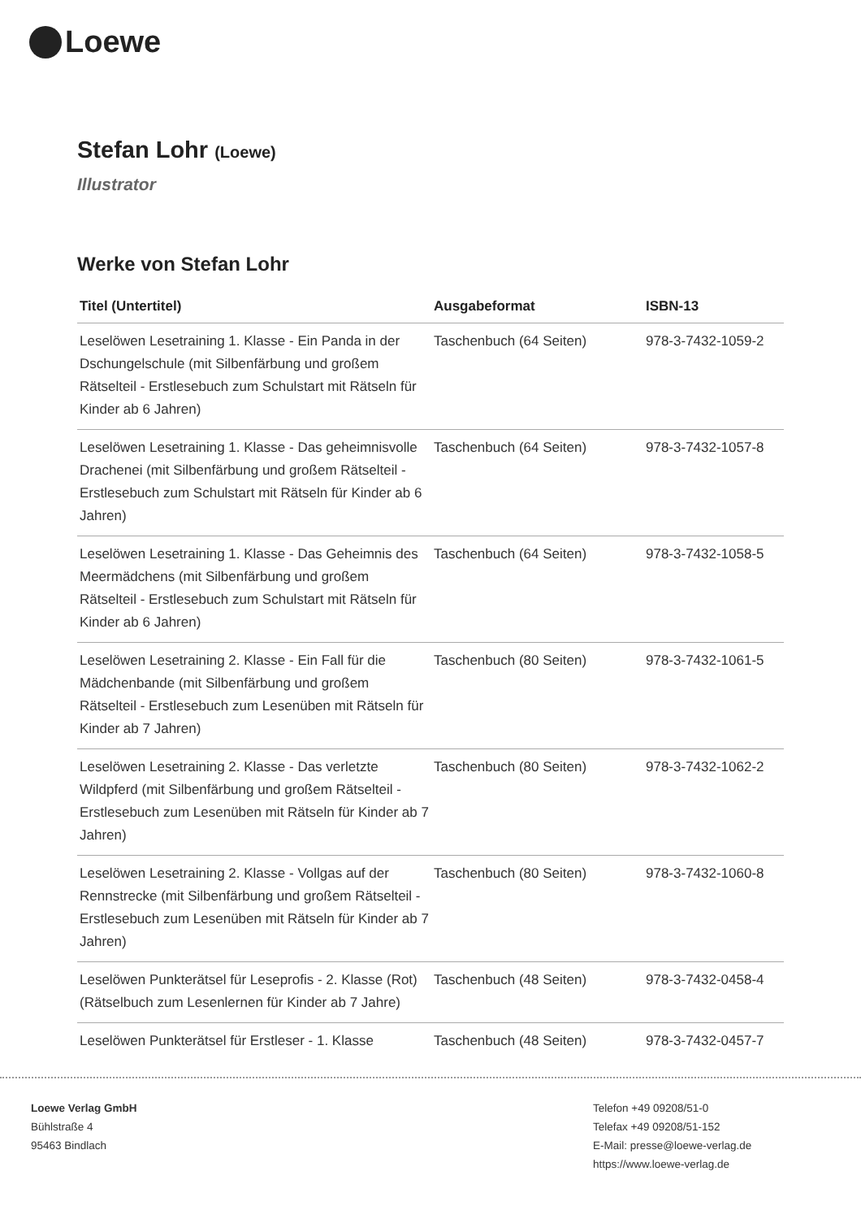Loewe
Stefan Lohr (Loewe)
Illustrator
Werke von Stefan Lohr
| Titel (Untertitel) | Ausgabeformat | ISBN-13 |
| --- | --- | --- |
| Leselöwen Lesetraining 1. Klasse - Ein Panda in der Dschungelschule (mit Silbenfärbung und großem Rätselteil - Erstlesebuch zum Schulstart mit Rätseln für Kinder ab 6 Jahren) | Taschenbuch (64 Seiten) | 978-3-7432-1059-2 |
| Leselöwen Lesetraining 1. Klasse - Das geheimnisvolle Drachenei (mit Silbenfärbung und großem Rätselteil - Erstlesebuch zum Schulstart mit Rätseln für Kinder ab 6 Jahren) | Taschenbuch (64 Seiten) | 978-3-7432-1057-8 |
| Leselöwen Lesetraining 1. Klasse - Das Geheimnis des Meermädchens (mit Silbenfärbung und großem Rätselteil - Erstlesebuch zum Schulstart mit Rätseln für Kinder ab 6 Jahren) | Taschenbuch (64 Seiten) | 978-3-7432-1058-5 |
| Leselöwen Lesetraining 2. Klasse - Ein Fall für die Mädchenbande (mit Silbenfärbung und großem Rätselteil - Erstlesebuch zum Lesenüben mit Rätseln für Kinder ab 7 Jahren) | Taschenbuch (80 Seiten) | 978-3-7432-1061-5 |
| Leselöwen Lesetraining 2. Klasse - Das verletzte Wildpferd (mit Silbenfärbung und großem Rätselteil - Erstlesebuch zum Lesenüben mit Rätseln für Kinder ab 7 Jahren) | Taschenbuch (80 Seiten) | 978-3-7432-1062-2 |
| Leselöwen Lesetraining 2. Klasse - Vollgas auf der Rennstrecke (mit Silbenfärbung und großem Rätselteil - Erstlesebuch zum Lesenüben mit Rätseln für Kinder ab 7 Jahren) | Taschenbuch (80 Seiten) | 978-3-7432-1060-8 |
| Leselöwen Punkterätsel für Leseprofis - 2. Klasse (Rot) (Rätselbuch zum Lesenlernen für Kinder ab 7 Jahre) | Taschenbuch (48 Seiten) | 978-3-7432-0458-4 |
| Leselöwen Punkterätsel für Erstleser - 1. Klasse | Taschenbuch (48 Seiten) | 978-3-7432-0457-7 |
Loewe Verlag GmbH
Bühlstraße 4
95463 Bindlach
Telefon +49 09208/51-0
Telefax +49 09208/51-152
E-Mail: presse@loewe-verlag.de
https://www.loewe-verlag.de